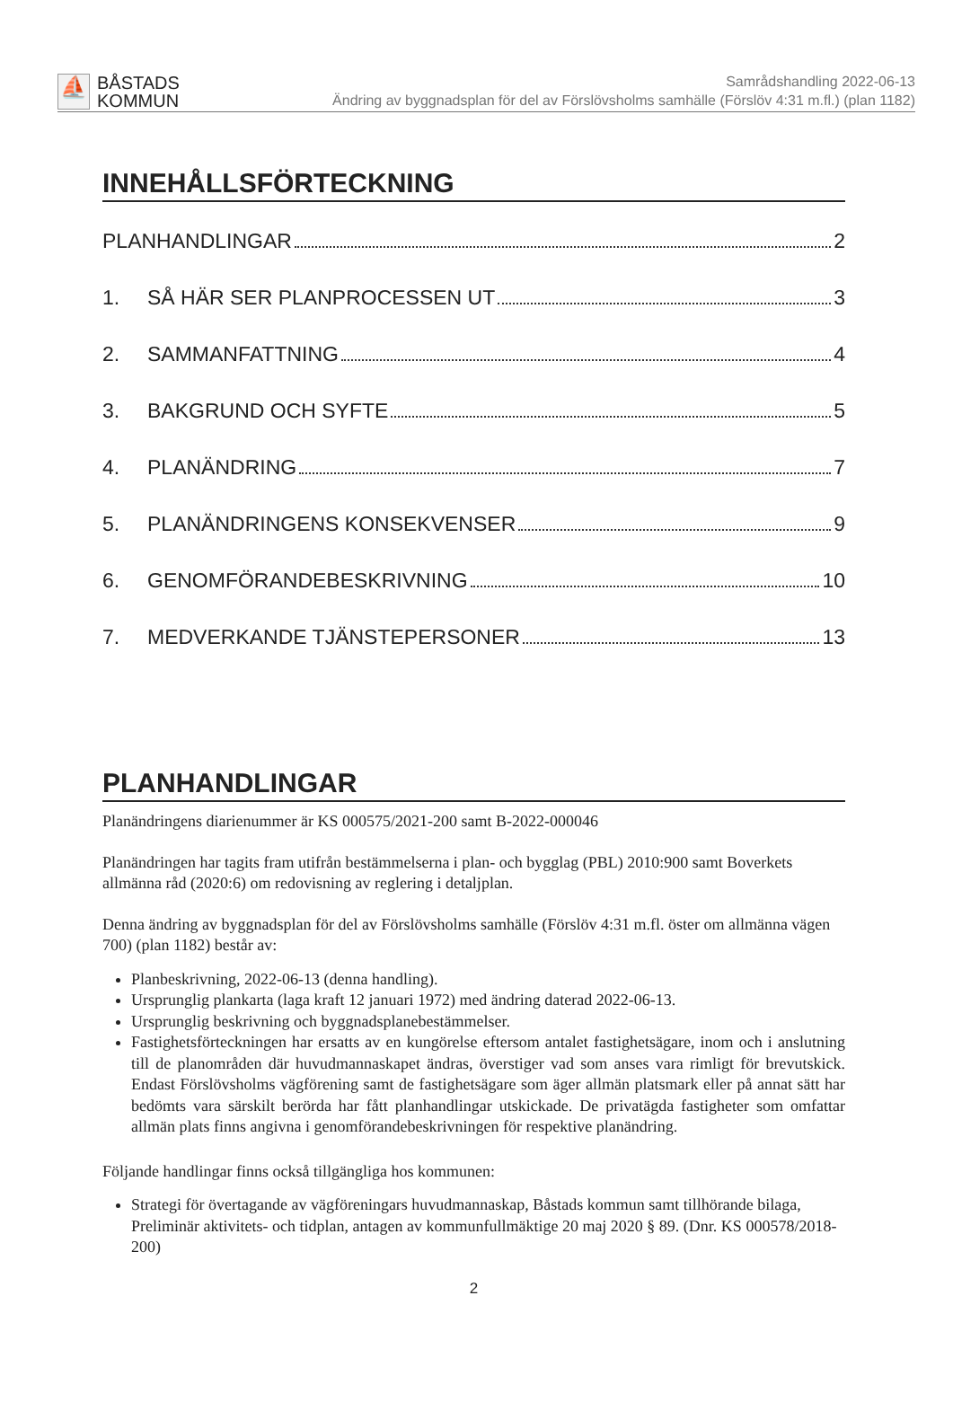⛵
BÅSTADS
KOMMUN
Samrådshandling 2022-06-13
Ändring av byggnadsplan för del av Förslövsholms samhälle (Förslöv 4:31 m.fl.) (plan 1182)
INNEHÅLLSFÖRTECKNING
PLANHANDLINGAR 2
1. SÅ HÄR SER PLANPROCESSEN UT 3
2. SAMMANFATTNING 4
3. BAKGRUND OCH SYFTE 5
4. PLANÄNDRING 7
5. PLANÄNDRINGENS KONSEKVENSER 9
6. GENOMFÖRANDEBESKRIVNING 10
7. MEDVERKANDE TJÄNSTEPERSONER 13
PLANHANDLINGAR
Planändringens diarienummer är KS 000575/2021-200 samt B-2022-000046
Planändringen har tagits fram utifrån bestämmelserna i plan- och bygglag (PBL) 2010:900 samt Boverkets allmänna råd (2020:6) om redovisning av reglering i detaljplan.
Denna ändring av byggnadsplan för del av Förslövsholms samhälle (Förslöv 4:31 m.fl. öster om allmänna vägen 700) (plan 1182) består av:
Planbeskrivning, 2022-06-13 (denna handling).
Ursprunglig plankarta (laga kraft 12 januari 1972) med ändring daterad 2022-06-13.
Ursprunglig beskrivning och byggnadsplanebestämmelser.
Fastighetsförteckningen har ersatts av en kungörelse eftersom antalet fastighetsägare, inom och i anslutning till de planområden där huvudmannaskapet ändras, överstiger vad som anses vara rimligt för brevutskick. Endast Förslövsholms vägförening samt de fastighetsägare som äger allmän platsmark eller på annat sätt har bedömts vara särskilt berörda har fått planhandlingar utskickade. De privatägda fastigheter som omfattar allmän plats finns angivna i genomförandebeskrivningen för respektive planändring.
Följande handlingar finns också tillgängliga hos kommunen:
Strategi för övertagande av vägföreningars huvudmannaskap, Båstads kommun samt tillhörande bilaga, Preliminär aktivitets- och tidplan, antagen av kommunfullmäktige 20 maj 2020 § 89. (Dnr. KS 000578/2018-200)
2